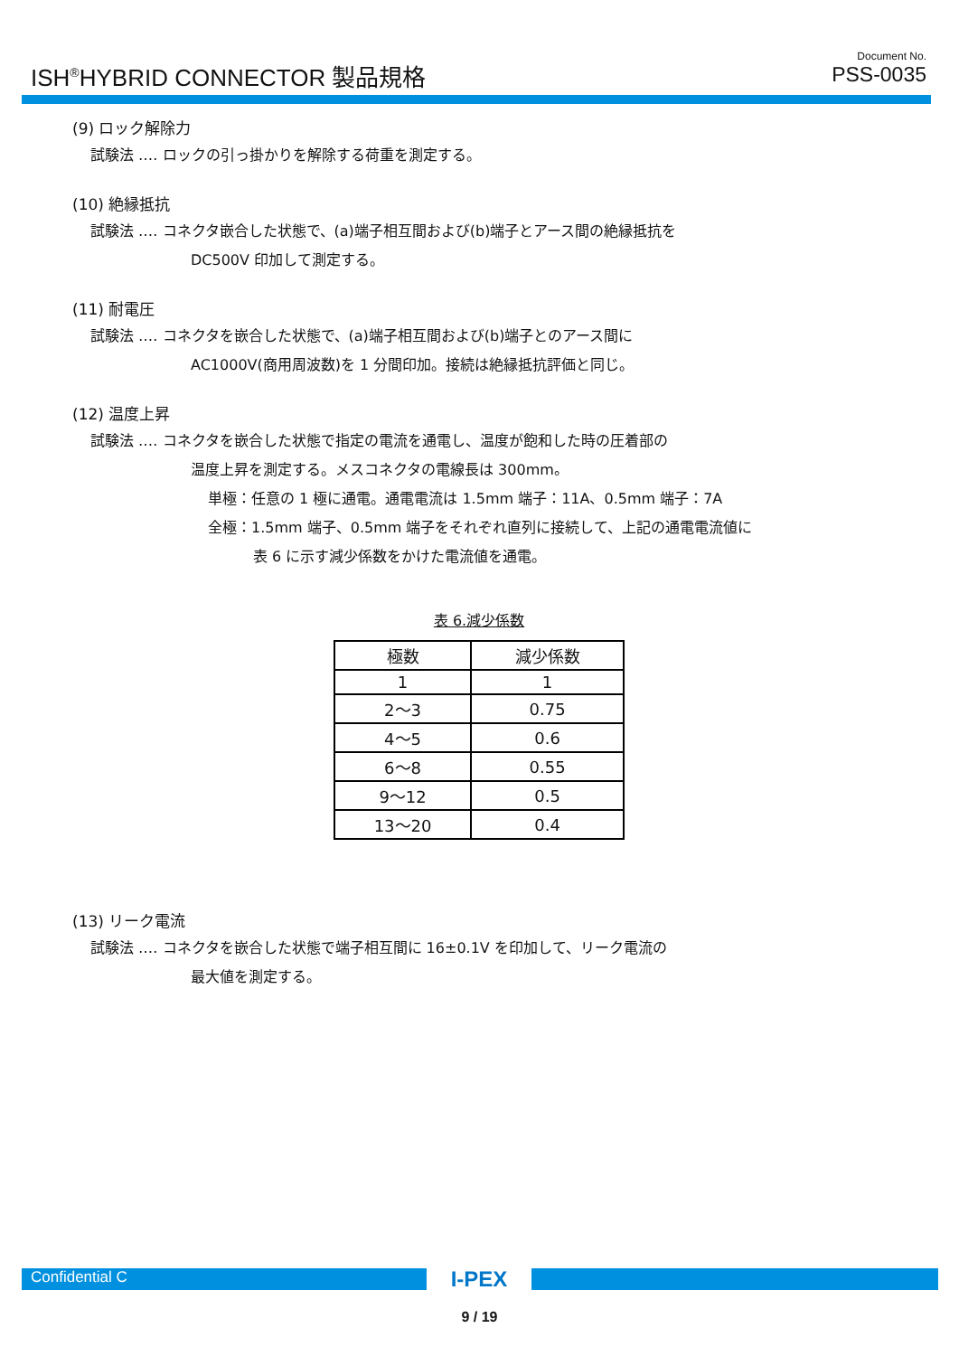ISH<sup>®</sup>HYBRID CONNECTOR 製品規格
Document No.
PSS-0035
(9) ロック解除力
試験法 ‥‥ ロックの引っ掛かりを解除する荷重を測定する。
(10) 絶縁抵抗
試験法 ‥‥ コネクタ嵌合した状態で、(a)端子相互間および(b)端子とアース間の絶縁抵抗を
DC500V 印加して測定する。
(11) 耐電圧
試験法 ‥‥ コネクタを嵌合した状態で、(a)端子相互間および(b)端子とのアース間に
AC1000V(商用周波数)を 1 分間印加。接続は絶縁抵抗評価と同じ。
(12) 温度上昇
試験法 ‥‥ コネクタを嵌合した状態で指定の電流を通電し、温度が飽和した時の圧着部の
温度上昇を測定する。メスコネクタの電線長は 300mm。
単極：任意の 1 極に通電。通電電流は 1.5mm 端子：11A、0.5mm 端子：7A
全極：1.5mm 端子、0.5mm 端子をそれぞれ直列に接続して、上記の通電電流値に
表 6 に示す減少係数をかけた電流値を通電。
表 6.減少係数
| 極数 | 減少係数 |
| --- | --- |
| 1 | 1 |
| 2～3 | 0.75 |
| 4～5 | 0.6 |
| 6～8 | 0.55 |
| 9～12 | 0.5 |
| 13～20 | 0.4 |
(13) リーク電流
試験法 ‥‥ コネクタを嵌合した状態で端子相互間に 16±0.1V を印加して、リーク電流の
最大値を測定する。
Confidential C
I-PEX
9 / 19